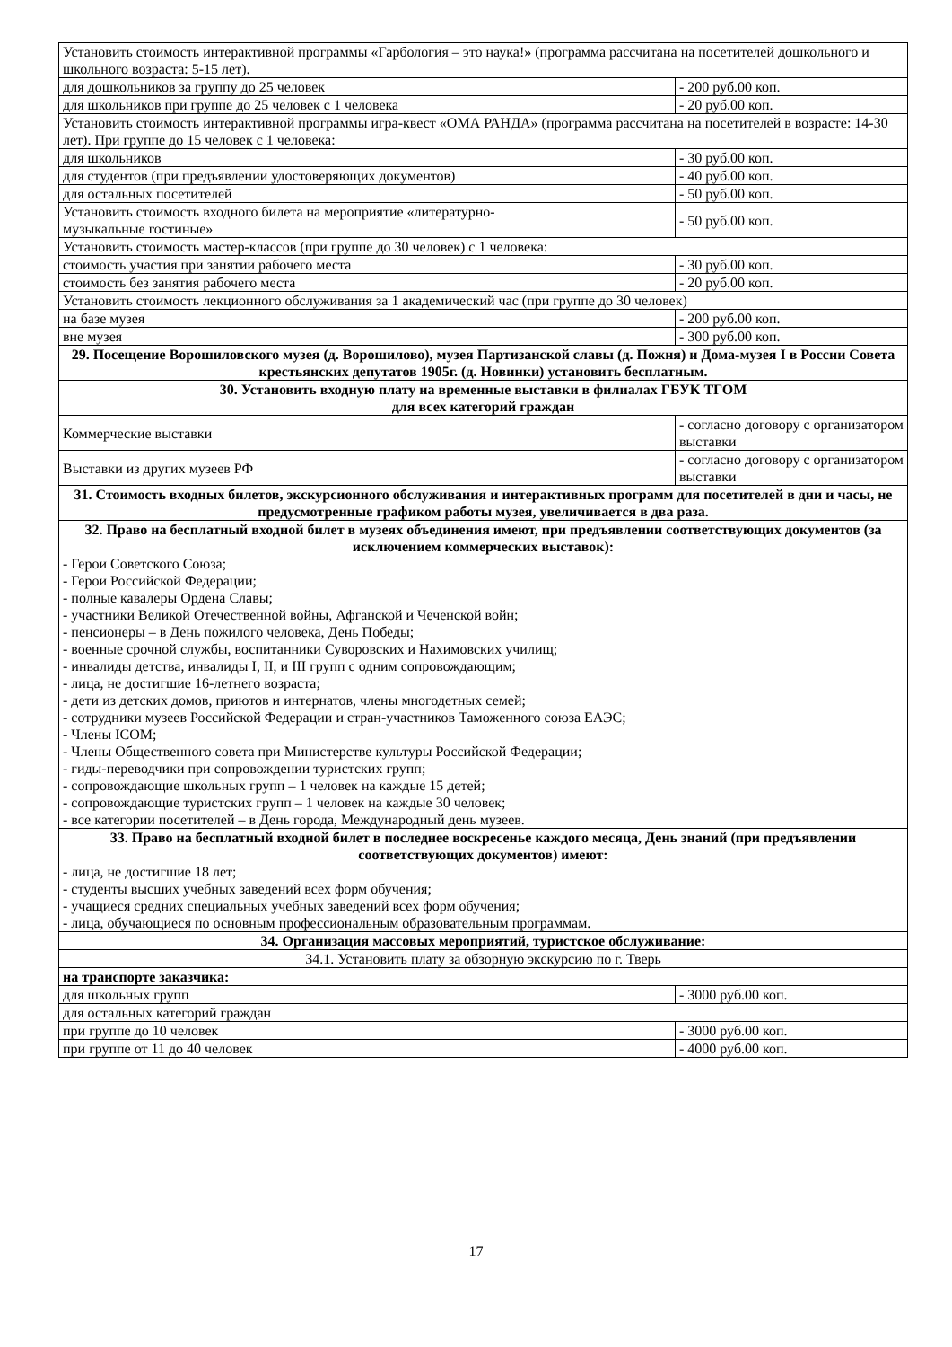| Установить стоимость интерактивной программы «Гарбология – это наука!» (программа рассчитана на посетителей дошкольного и школьного возраста: 5-15 лет). | |
| для дошкольников за группу до 25 человек | - 200 руб.00 коп. |
| для школьников при группе до 25 человек с 1 человека | - 20 руб.00 коп. |
| Установить стоимость интерактивной программы игра-квест «ОМА РАНДА» (программа рассчитана на посетителей в возрасте: 14-30 лет). При группе до 15 человек с 1 человека: | |
| для школьников | - 30 руб.00 коп. |
| для студентов (при предъявлении удостоверяющих документов) | - 40 руб.00 коп. |
| для остальных посетителей | - 50 руб.00 коп. |
| Установить стоимость входного билета на мероприятие «литературно- музыкальные гостиные» | - 50 руб.00 коп. |
| Установить стоимость мастер-классов (при группе до 30 человек) с 1 человека: | |
| стоимость участия при занятии рабочего места | - 30 руб.00 коп. |
| стоимость без занятия рабочего места | - 20 руб.00 коп. |
| Установить стоимость лекционного обслуживания за 1 академический час (при группе до 30 человек) | |
| на базе музея | - 200 руб.00 коп. |
| вне музея | - 300 руб.00 коп. |
| 29. Посещение Ворошиловского музея (д. Ворошилово), музея Партизанской славы (д. Пожня) и Дома-музея I в России Совета крестьянских депутатов 1905г. (д. Новинки) установить бесплатным. | |
| 30. Установить входную плату на временные выставки в филиалах ГБУК ТГОМ для всех категорий граждан | |
| Коммерческие выставки | - согласно договору с организатором выставки |
| Выставки из других музеев РФ | - согласно договору с организатором выставки |
| 31. Стоимость входных билетов, экскурсионного обслуживания и интерактивных программ для посетителей в дни и часы, не предусмотренные графиком работы музея, увеличивается в два раза. | |
| 32. Право на бесплатный входной билет в музеях объединения имеют, при предъявлении соответствующих документов (за исключением коммерческих выставок): - Герои Советского Союза; - Герои Российской Федерации; - полные кавалеры Ордена Славы; - участники Великой Отечественной войны, Афганской и Чеченской войн; - пенсионеры – в День пожилого человека, День Победы; - военные срочной службы, воспитанники Суворовских и Нахимовских училищ; - инвалиды детства, инвалиды I, II, и III групп с одним сопровождающим; - лица, не достигшие 16-летнего возраста; - дети из детских домов, приютов и интернатов, члены многодетных семей; - сотрудники музеев Российской Федерации и стран-участников Таможенного союза ЕАЭС; - Члены ICOM; - Члены Общественного совета при Министерстве культуры Российской Федерации; - гиды-переводчики при сопровождении туристских групп; - сопровождающие школьных групп – 1 человек на каждые 15 детей; - сопровождающие туристских групп – 1 человек на каждые 30 человек; - все категории посетителей – в День города, Международный день музеев. | |
| 33. Право на бесплатный входной билет в последнее воскресенье каждого месяца, День знаний (при предъявлении соответствующих документов) имеют: - лица, не достигшие 18 лет; - студенты высших учебных заведений всех форм обучения; - учащиеся средних специальных учебных заведений всех форм обучения; - лица, обучающиеся по основным профессиональным образовательным программам. | |
| 34. Организация массовых мероприятий, туристское обслуживание: | |
| 34.1. Установить плату за обзорную экскурсию по г. Тверь | |
| на транспорте заказчика: | |
| для школьных групп | - 3000 руб.00 коп. |
| для остальных категорий граждан | |
| при группе до 10 человек | - 3000 руб.00 коп. |
| при группе от 11 до 40 человек | - 4000 руб.00 коп. |
17